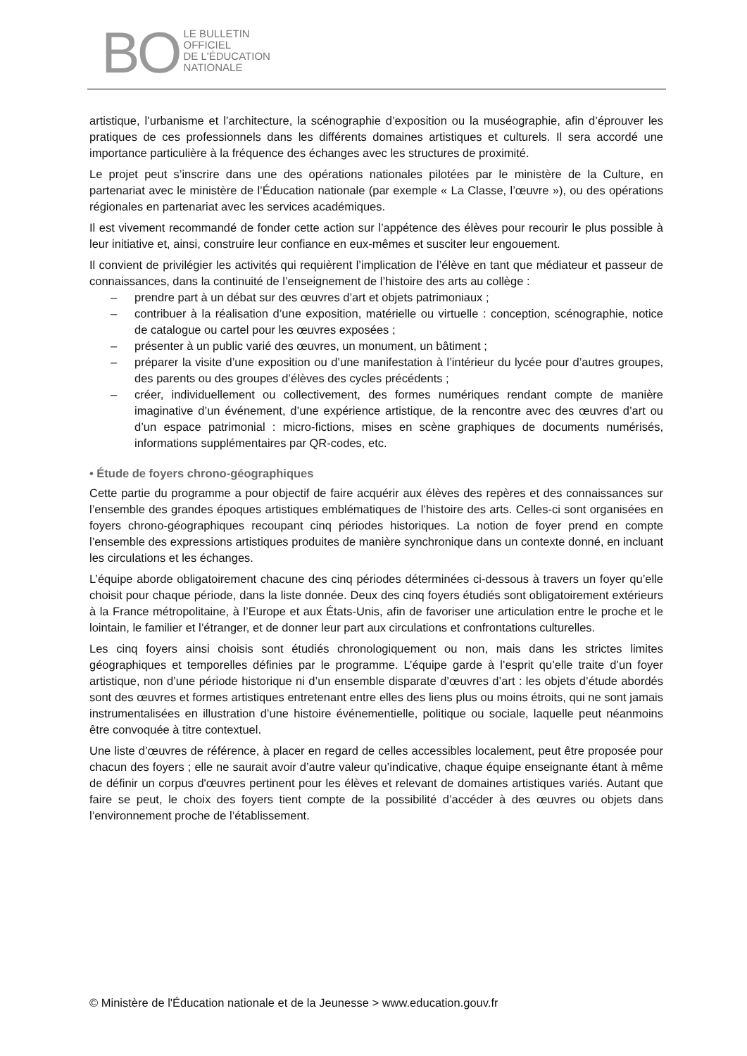BO
LE BULLETIN
OFFICIEL
DE L'ÉDUCATION
NATIONALE
artistique, l’urbanisme et l’architecture, la scénographie d’exposition ou la muséographie, afin d’éprouver les pratiques de ces professionnels dans les différents domaines artistiques et culturels. Il sera accordé une importance particulière à la fréquence des échanges avec les structures de proximité.
Le projet peut s’inscrire dans une des opérations nationales pilotées par le ministère de la Culture, en partenariat avec le ministère de l’Éducation nationale (par exemple « La Classe, l’œuvre »), ou des opérations régionales en partenariat avec les services académiques.
Il est vivement recommandé de fonder cette action sur l’appétence des élèves pour recourir le plus possible à leur initiative et, ainsi, construire leur confiance en eux-mêmes et susciter leur engouement.
Il convient de privilégier les activités qui requièrent l’implication de l’élève en tant que médiateur et passeur de connaissances, dans la continuité de l’enseignement de l’histoire des arts au collège :
– prendre part à un débat sur des œuvres d’art et objets patrimoniaux ;
– contribuer à la réalisation d’une exposition, matérielle ou virtuelle : conception, scénographie, notice de catalogue ou cartel pour les œuvres exposées ;
– présenter à un public varié des œuvres, un monument, un bâtiment ;
– préparer la visite d’une exposition ou d’une manifestation à l’intérieur du lycée pour d’autres groupes, des parents ou des groupes d’élèves des cycles précédents ;
– créer, individuellement ou collectivement, des formes numériques rendant compte de manière imaginative d’un événement, d’une expérience artistique, de la rencontre avec des œuvres d’art ou d’un espace patrimonial : micro-fictions, mises en scène graphiques de documents numérisés, informations supplémentaires par QR-codes, etc.
• Étude de foyers chrono-géographiques
Cette partie du programme a pour objectif de faire acquérir aux élèves des repères et des connaissances sur l’ensemble des grandes époques artistiques emblématiques de l’histoire des arts. Celles-ci sont organisées en foyers chrono-géographiques recoupant cinq périodes historiques. La notion de foyer prend en compte l’ensemble des expressions artistiques produites de manière synchronique dans un contexte donné, en incluant les circulations et les échanges.
L’équipe aborde obligatoirement chacune des cinq périodes déterminées ci-dessous à travers un foyer qu’elle choisit pour chaque période, dans la liste donnée. Deux des cinq foyers étudiés sont obligatoirement extérieurs à la France métropolitaine, à l’Europe et aux États-Unis, afin de favoriser une articulation entre le proche et le lointain, le familier et l’étranger, et de donner leur part aux circulations et confrontations culturelles.
Les cinq foyers ainsi choisis sont étudiés chronologiquement ou non, mais dans les strictes limites géographiques et temporelles définies par le programme. L’équipe garde à l’esprit qu’elle traite d’un foyer artistique, non d’une période historique ni d’un ensemble disparate d’œuvres d’art : les objets d’étude abordés sont des œuvres et formes artistiques entretenant entre elles des liens plus ou moins étroits, qui ne sont jamais instrumentalisées en illustration d’une histoire événementielle, politique ou sociale, laquelle peut néanmoins être convoquée à titre contextuel.
Une liste d’œuvres de référence, à placer en regard de celles accessibles localement, peut être proposée pour chacun des foyers ; elle ne saurait avoir d’autre valeur qu’indicative, chaque équipe enseignante étant à même de définir un corpus d'œuvres pertinent pour les élèves et relevant de domaines artistiques variés. Autant que faire se peut, le choix des foyers tient compte de la possibilité d’accéder à des œuvres ou objets dans l’environnement proche de l’établissement.
© Ministère de l'Éducation nationale et de la Jeunesse > www.education.gouv.fr